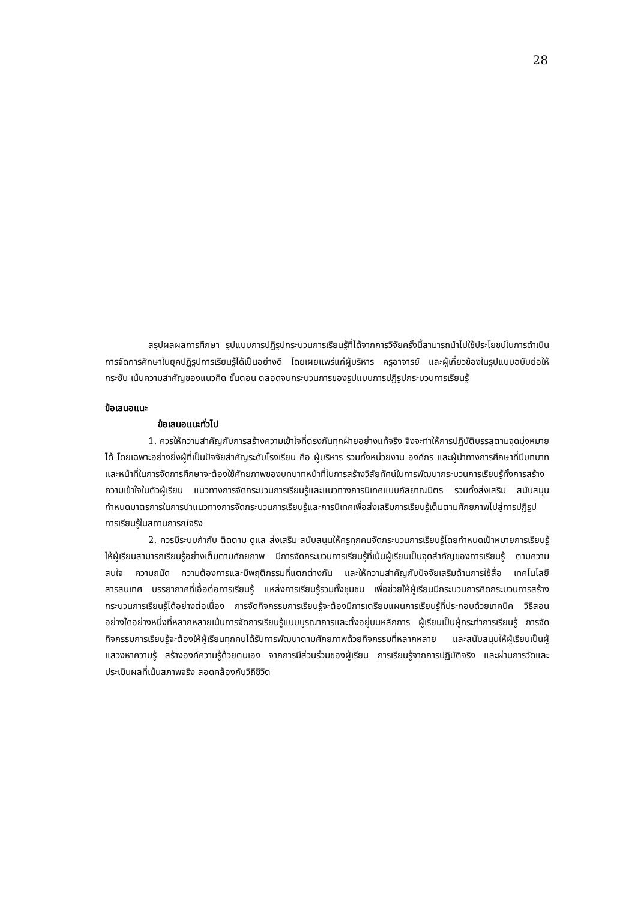28
สรุปผลผลการศึกษา รูปแบบการปฏิรูปกระบวนการเรียนรู้ที่ได้จากการวิจัยครั้งนี้สามารถนำไปใช้ประโยชน์ในการดำเนินการจัดการศึกษาในยุคปฏิรูปการเรียนรู้ได้เป็นอย่างดี โดยเผยแพร่แก่ผู้บริหาร ครูอาจารย์ และผู้เกี่ยวข้องในรูปแบบฉบับย่อให้กระชับ เน้นความสำคัญของแนวคิด ขั้นตอน ตลอดจนกระบวนการของรูปแบบการปฏิรูปกระบวนการเรียนรู้
ข้อเสนอแนะ
ข้อเสนอแนะทั่วไป
1. ควรให้ความสำคัญกับการสร้างความเข้าใจที่ตรงกันทุกฝ่ายอย่างแท้จริง จึงจะทำให้การปฏิบัติบรรลุตามจุดมุ่งหมายได้ โดยเฉพาะอย่างยิ่งผู้ที่เป็นปัจจัยสำคัญระดับโรงเรียน คือ ผู้บริหาร รวมทั้งหน่วยงาน องค์กร และผู้นำทางการศึกษาที่มีบทบาทและหน้าที่ในการจัดการศึกษาจะต้องใช้ศักยภาพของบทบาทหน้าที่ในการสร้างวิสัยทัศน์ในการพัฒนากระบวนการเรียนรู้ทั้งการสร้างความเข้าใจในตัวผู้เรียน แนวทางการจัดกระบวนการเรียนรู้และแนวทางการนิเทศแบบกัลยาณมิตร รวมทั้งส่งเสริม สนับสนุน กำหนดมาตรการในการนำแนวทางการจัดกระบวนการเรียนรู้และการนิเทศเพื่อส่งเสริมการเรียนรู้เต็มตามศักยภาพไปสู่การปฏิรูปการเรียนรู้ในสถานการณ์จริง
2. ควรมีระบบกำกับ ติดตาม ดูแล ส่งเสริม สนับสนุนให้ครูทุกคนจัดกระบวนการเรียนรู้โดยกำหนดเป้าหมายการเรียนรู้ให้ผู้เรียนสามารถเรียนรู้อย่างเต็มตามศักยภาพ มีการจัดกระบวนการเรียนรู้ที่เน้นผู้เรียนเป็นจุดสำคัญของการเรียนรู้ ตามความสนใจ ความถนัด ความต้องการและมีพฤติกรรมที่แตกต่างกัน และให้ความสำคัญกับปัจจัยเสริมด้านการใช้สื่อ เทคโนโลยีสารสนเทศ บรรยากาศที่เอื้อต่อการเรียนรู้ แหล่งการเรียนรู้รวมทั้งชุมชน เพื่อช่วยให้ผู้เรียนมีกระบวนการคิดกระบวนการสร้างกระบวนการเรียนรู้ได้อย่างต่อเนื่อง การจัดกิจกรรมการเรียนรู้จะต้องมีการเตรียมแผนการเรียนรู้ที่ประกอบด้วยเทคนิค วิธีสอน อย่างใดอย่างหนึ่งที่หลากหลายเน้นการจัดการเรียนรู้แบบบูรณาการและตั้งอยู่บนหลักการ ผู้เรียนเป็นผู้กระทำการเรียนรู้ การจัดกิจกรรมการเรียนรู้จะต้องให้ผู้เรียนทุกคนได้รับการพัฒนาตามศักยภาพด้วยกิจกรรมที่หลากหลาย และสนับสนุนให้ผู้เรียนเป็นผู้แสวงหาความรู้ สร้างองค์ความรู้ด้วยตนเอง จากการมีส่วนร่วมของผู้เรียน การเรียนรู้จากการปฏิบัติจริง และผ่านการวัดและประเมินผลที่เน้นสภาพจริง สอดคล้องกับวิถีชีวิต